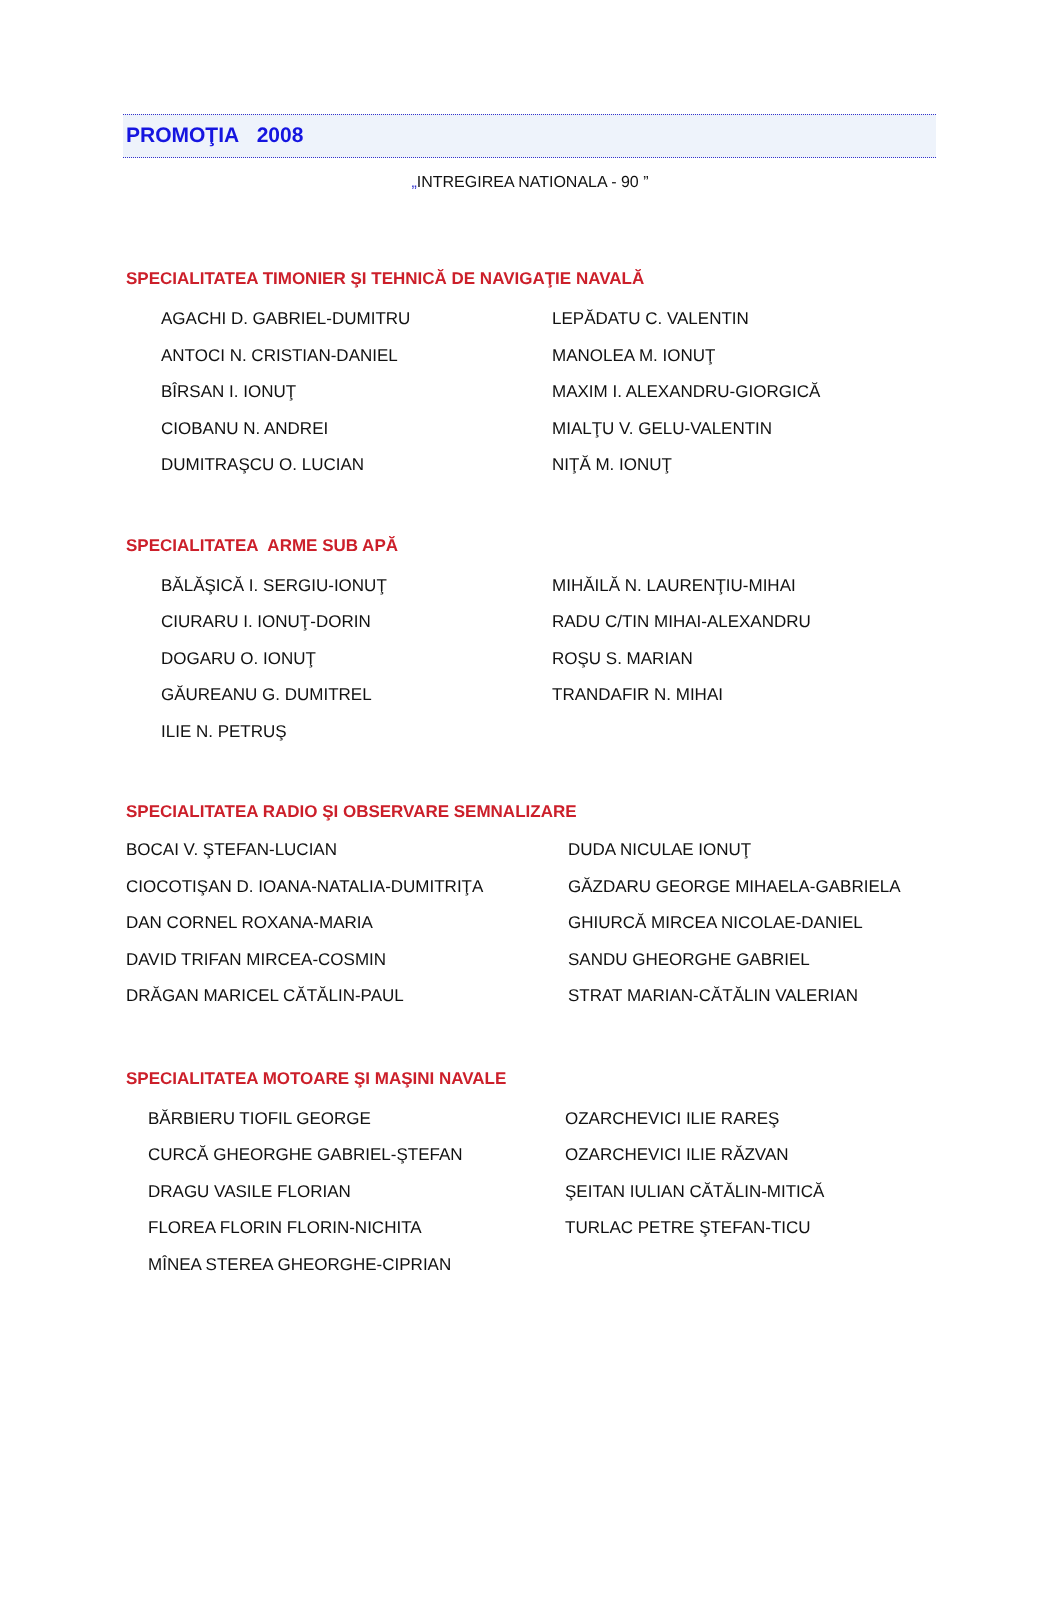PROMOŢIA 2008
„INTREGIREA NATIONALA - 90 ”
SPECIALITATEA TIMONIER ŞI TEHNICĂ DE NAVIGAŢIE NAVALĂ
| AGACHI D. GABRIEL-DUMITRU | LEPĂDATU C. VALENTIN |
| ANTOCI N. CRISTIAN-DANIEL | MANOLEA M. IONUŢ |
| BÎRSAN I. IONUŢ | MAXIM I. ALEXANDRU-GIORGICĂ |
| CIOBANU N. ANDREI | MIALŢU V. GELU-VALENTIN |
| DUMITRAŞCU O. LUCIAN | NIŢĂ M. IONUŢ |
SPECIALITATEA ARME SUB APĂ
| BĂLĂŞICĂ I. SERGIU-IONUŢ | MIHĂILĂ N. LAURENŢIU-MIHAI |
| CIURARU I. IONUŢ-DORIN | RADU C/TIN MIHAI-ALEXANDRU |
| DOGARU O. IONUŢ | ROŞU S. MARIAN |
| GĂUREANU G. DUMITREL | TRANDAFIR N. MIHAI |
| ILIE N. PETRUŞ | |
SPECIALITATEA RADIO ŞI OBSERVARE SEMNALIZARE
| BOCAI V. ŞTEFAN-LUCIAN | DUDA NICULAE IONUŢ |
| CIOCOTIŞAN D. IOANA-NATALIA-DUMITRIŢA | GĂZDARU GEORGE MIHAELA-GABRIELA |
| DAN CORNEL ROXANA-MARIA | GHIURCĂ MIRCEA NICOLAE-DANIEL |
| DAVID TRIFAN MIRCEA-COSMIN | SANDU GHEORGHE GABRIEL |
| DRĂGAN MARICEL CĂTĂLIN-PAUL | STRAT MARIAN-CĂTĂLIN VALERIAN |
SPECIALITATEA MOTOARE ŞI MAŞINI NAVALE
| BĂRBIERU TIOFIL GEORGE | OZARCHEVICI ILIE RAREŞ |
| CURCĂ GHEORGHE GABRIEL-ŞTEFAN | OZARCHEVICI ILIE RĂZVAN |
| DRAGU VASILE FLORIAN | ŞEITAN IULIAN CĂTĂLIN-MITICĂ |
| FLOREA FLORIN FLORIN-NICHITA | TURLAC PETRE ŞTEFAN-TICU |
| MÎNEA STEREA GHEORGHE-CIPRIAN | |